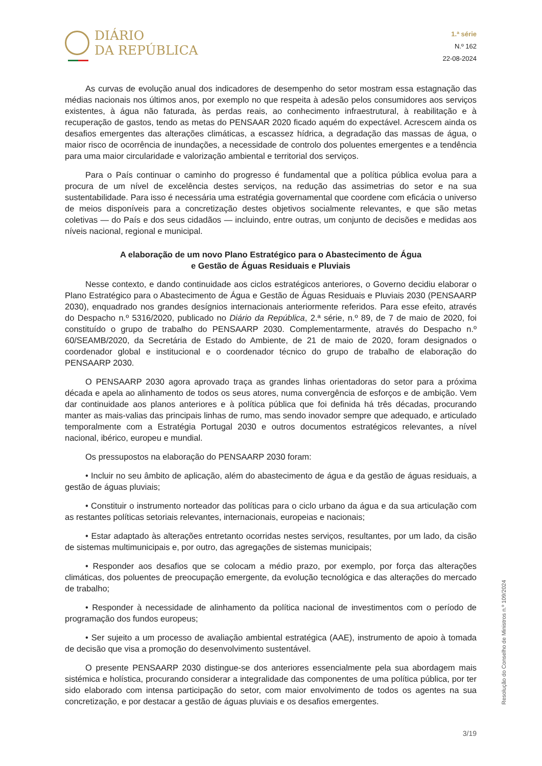DIÁRIO
DA REPÚBLICA
1.ª série
N.º 162
22-08-2024
As curvas de evolução anual dos indicadores de desempenho do setor mostram essa estagnação das médias nacionais nos últimos anos, por exemplo no que respeita à adesão pelos consumidores aos serviços existentes, à água não faturada, às perdas reais, ao conhecimento infraestrutural, à reabilitação e à recuperação de gastos, tendo as metas do PENSAAR 2020 ficado aquém do expectável. Acrescem ainda os desafios emergentes das alterações climáticas, a escassez hídrica, a degradação das massas de água, o maior risco de ocorrência de inundações, a necessidade de controlo dos poluentes emergentes e a tendência para uma maior circularidade e valorização ambiental e territorial dos serviços.
Para o País continuar o caminho do progresso é fundamental que a política pública evolua para a procura de um nível de excelência destes serviços, na redução das assimetrias do setor e na sua sustentabilidade. Para isso é necessária uma estratégia governamental que coordene com eficácia o universo de meios disponíveis para a concretização destes objetivos socialmente relevantes, e que são metas coletivas — do País e dos seus cidadãos — incluindo, entre outras, um conjunto de decisões e medidas aos níveis nacional, regional e municipal.
A elaboração de um novo Plano Estratégico para o Abastecimento de Água
e Gestão de Águas Residuais e Pluviais
Nesse contexto, e dando continuidade aos ciclos estratégicos anteriores, o Governo decidiu elaborar o Plano Estratégico para o Abastecimento de Água e Gestão de Águas Residuais e Pluviais 2030 (PENSAARP 2030), enquadrado nos grandes desígnios internacionais anteriormente referidos. Para esse efeito, através do Despacho n.º 5316/2020, publicado no Diário da República, 2.ª série, n.º 89, de 7 de maio de 2020, foi constituído o grupo de trabalho do PENSAARP 2030. Complementarmente, através do Despacho n.º 60/SEAMB/2020, da Secretária de Estado do Ambiente, de 21 de maio de 2020, foram designados o coordenador global e institucional e o coordenador técnico do grupo de trabalho de elaboração do PENSAARP 2030.
O PENSAARP 2030 agora aprovado traça as grandes linhas orientadoras do setor para a próxima década e apela ao alinhamento de todos os seus atores, numa convergência de esforços e de ambição. Vem dar continuidade aos planos anteriores e à política pública que foi definida há três décadas, procurando manter as mais-valias das principais linhas de rumo, mas sendo inovador sempre que adequado, e articulado temporalmente com a Estratégia Portugal 2030 e outros documentos estratégicos relevantes, a nível nacional, ibérico, europeu e mundial.
Os pressupostos na elaboração do PENSAARP 2030 foram:
• Incluir no seu âmbito de aplicação, além do abastecimento de água e da gestão de águas residuais, a gestão de águas pluviais;
• Constituir o instrumento norteador das políticas para o ciclo urbano da água e da sua articulação com as restantes políticas setoriais relevantes, internacionais, europeias e nacionais;
• Estar adaptado às alterações entretanto ocorridas nestes serviços, resultantes, por um lado, da cisão de sistemas multimunicipais e, por outro, das agregações de sistemas municipais;
• Responder aos desafios que se colocam a médio prazo, por exemplo, por força das alterações climáticas, dos poluentes de preocupação emergente, da evolução tecnológica e das alterações do mercado de trabalho;
• Responder à necessidade de alinhamento da política nacional de investimentos com o período de programação dos fundos europeus;
• Ser sujeito a um processo de avaliação ambiental estratégica (AAE), instrumento de apoio à tomada de decisão que visa a promoção do desenvolvimento sustentável.
O presente PENSAARP 2030 distingue-se dos anteriores essencialmente pela sua abordagem mais sistémica e holística, procurando considerar a integralidade das componentes de uma política pública, por ter sido elaborado com intensa participação do setor, com maior envolvimento de todos os agentes na sua concretização, e por destacar a gestão de águas pluviais e os desafios emergentes.
Resolução do Conselho de Ministros n.º 109/2024
3/19